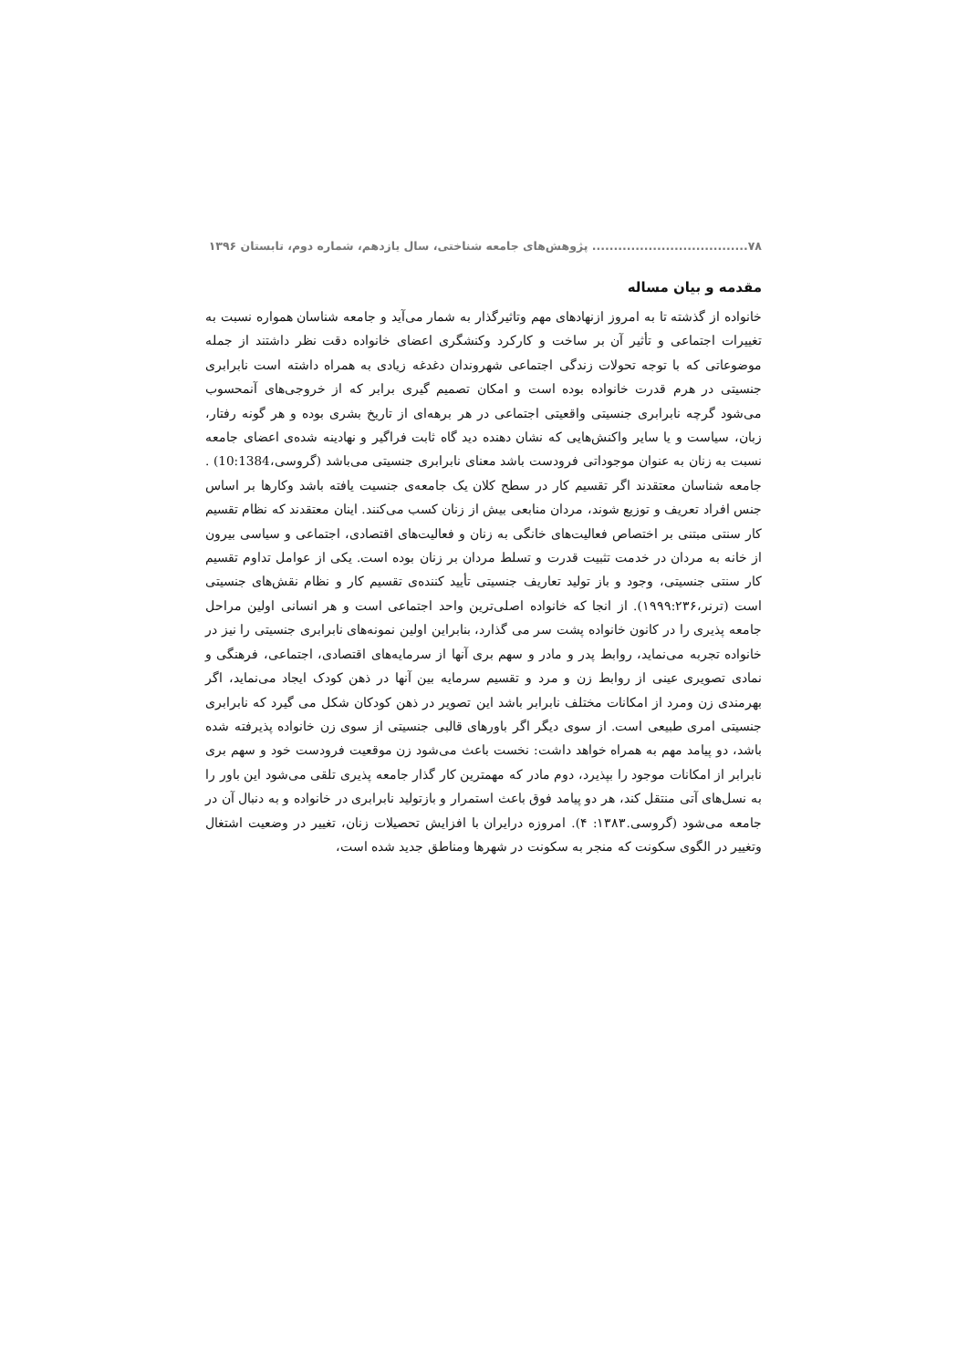۷۸.................................... پژوهش‌های جامعه شناختی، سال یازدهم، شماره دوم، تابستان ۱۳۹۶
مقدمه و بیان مساله
خانواده از گذشته تا به امروز ازنهادهای مهم وتاثیرگذار به شمار می‌آید و جامعه شناسان همواره نسبت به تغییرات اجتماعی و تأثیر آن بر ساخت و کارکرد وکنشگری اعضای خانواده دقت نظر داشتند از جمله موضوعاتی که با توجه تحولات زندگی اجتماعی شهروندان دغدغه زیادی به همراه داشته است نابرابری جنسیتی در هرم قدرت خانواده بوده است و امکان تصمیم گیری برابر که از خروجی‌های آنمحسوب می‌شود گرچه نابرابری جنسیتی واقعیتی اجتماعی در هر برهه‌ای از تاریخ بشری بوده و هر گونه رفتار، زبان، سیاست و یا سایر واکنش‌هایی که نشان دهنده دید گاه ثابت فراگیر و نهادینه شده‌ی اعضای جامعه نسبت به زنان به عنوان موجوداتی فرودست باشد معنای نابرابری جنسیتی می‌باشد (گروسی،10:1384) . جامعه شناسان معتقدند اگر تقسیم کار در سطح کلان یک جامعه‌ی جنسیت یافته باشد وکارها بر اساس جنس افراد تعریف و توزیع شوند، مردان منابعی بیش از زنان کسب می‌کنند. اینان معتقدند که نظام تقسیم کار سنتی مبتنی بر اختصاص فعالیت‌های خانگی به زنان و فعالیت‌های اقتصادی، اجتماعی و سیاسی بیرون از خانه به مردان در خدمت تثبیت قدرت و تسلط مردان بر زنان بوده است. یکی از عوامل تداوم تقسیم کار سنتی جنسیتی، وجود و باز تولید تعاریف جنسیتی تأیید کننده‌ی تقسیم کار و نظام نقش‌های جنسیتی است (ترنر،۱۹۹۹:۲۳۶). از انجا که خانواده اصلی‌ترین واحد اجتماعی است و هر انسانی اولین مراحل جامعه پذیری را در کانون خانواده پشت سر می گذارد، بنابراین اولین نمونه‌های نابرابری جنسیتی را نیز در خانواده تجربه می‌نماید، روابط پدر و مادر و سهم بری آنها از سرمایه‌های اقتصادی، اجتماعی، فرهنگی و نمادی تصویری عینی از روابط زن و مرد و تقسیم سرمایه بین آنها در ذهن کودک ایجاد می‌نماید، اگر بهرمندی زن ومرد از امکانات مختلف نابرابر باشد این تصویر در ذهن کودکان شکل می گیرد که نابرابری جنسیتی امری طبیعی است. از سوی دیگر اگر باورهای قالبی جنسیتی از سوی زن خانواده پذیرفته شده باشد، دو پیامد مهم به همراه خواهد داشت: نخست باعث می‌شود زن موقعیت فرودست خود و سهم بری نابرابر از امکانات موجود را بپذیرد، دوم مادر که مهمترین کار گذار جامعه پذیری تلقی می‌شود این باور را به نسل‌های آتی منتقل کند، هر دو پیامد فوق باعث استمرار و بازتولید نابرابری در خانواده و به دنبال آن در جامعه می‌شود (گروسی.۱۳۸۳: ۴). امروزه درایران با افزایش تحصیلات زنان، تغییر در وضعیت اشتغال وتغییر در الگوی سکونت که منجر به سکونت در شهرها ومناطق جدید شده است،